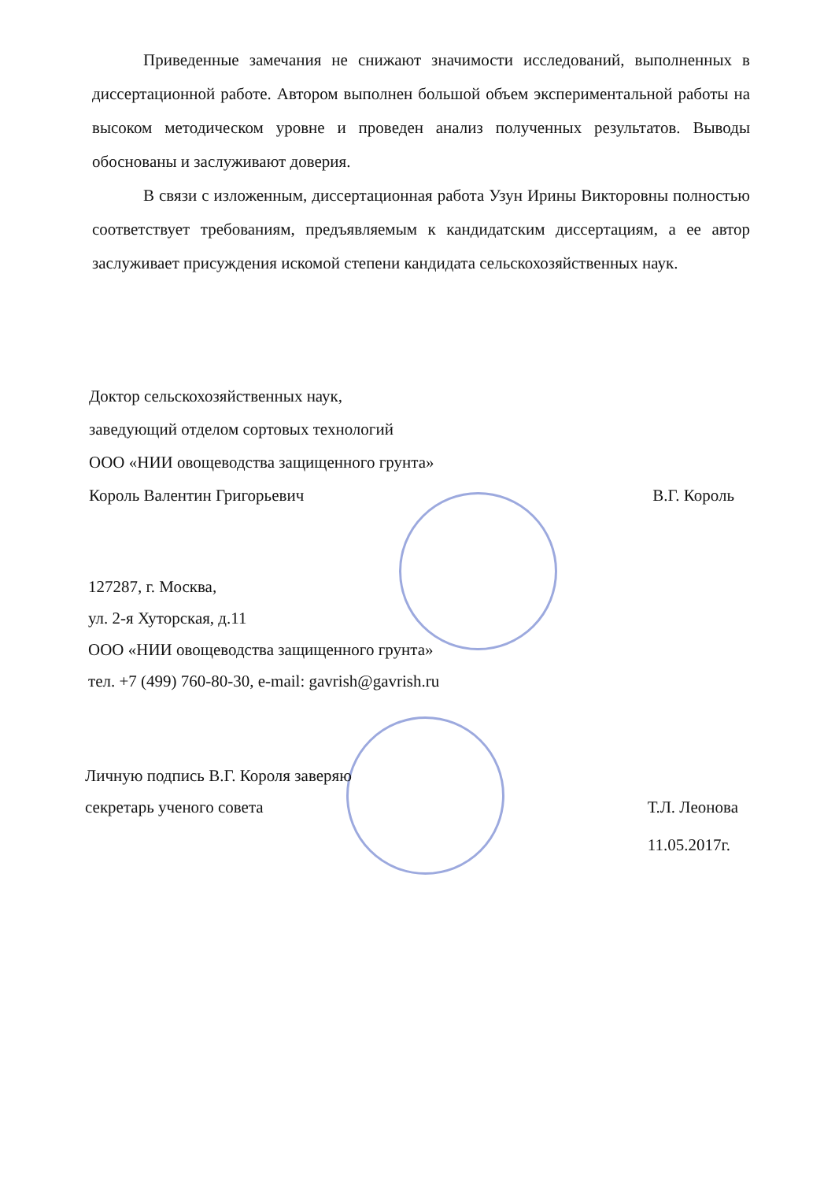Приведенные замечания не снижают значимости исследований, выполненных в диссертационной работе. Автором выполнен большой объем экспериментальной работы на высоком методическом уровне и проведен анализ полученных результатов. Выводы обоснованы и заслуживают доверия.
В связи с изложенным, диссертационная работа Узун Ирины Викторовны полностью соответствует требованиям, предъявляемым к кандидатским диссертациям, а ее автор заслуживает присуждения искомой степени кандидата сельскохозяйственных наук.
Доктор сельскохозяйственных наук,
заведующий отделом сортовых технологий
ООО «НИИ овощеводства защищенного грунта»
Король Валентин Григорьевич В.Г. Король
127287, г. Москва,
ул. 2-я Хуторская, д.11
ООО «НИИ овощеводства защищенного грунта»
тел. +7 (499) 760-80-30, e-mail: gavrish@gavrish.ru
Личную подпись В.Г. Короля заверяю
секретарь ученого совета Т.Л. Леонова
11.05.2017г.